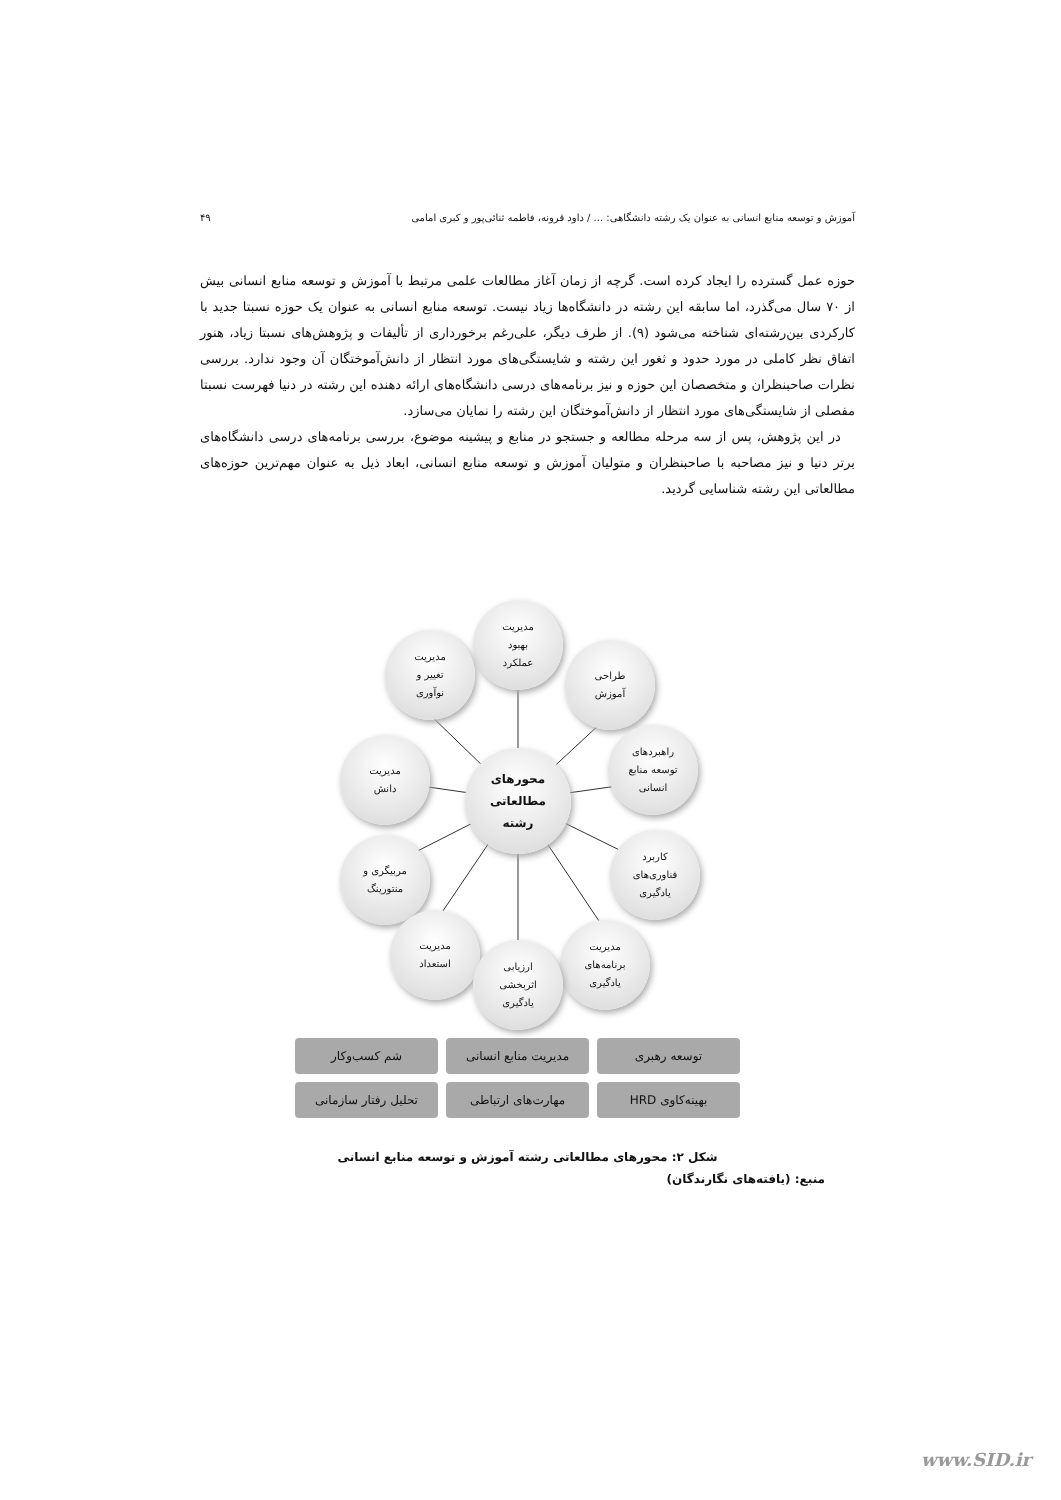آموزش و توسعه منابع انسانی به عنوان یک رشته دانشگاهی: ... / داود قرونه، فاطمه ثنائی‌پور و کبری امامی ۴۹
حوزه عمل گسترده را ایجاد کرده است. گرچه از زمان آغاز مطالعات علمی مرتبط با آموزش و توسعه منابع انسانی بیش از ۷۰ سال می‌گذرد، اما سابقه این رشته در دانشگاه‌ها زیاد نیست. توسعه منابع انسانی به عنوان یک حوزه نسبتا جدید با کارکردی بین‌رشته‌ای شناخته می‌شود (۹). از طرف دیگر، علی‌رغم برخورداری از تألیفات و پژوهش‌های نسبتا زیاد، هنور اتفاق نظر کاملی در مورد حدود و ثغور این رشته و شایستگی‌های مورد انتظار از دانش‌آموختگان آن وجود ندارد. بررسی نظرات صاحبنظران و متخصصان این حوزه و نیز برنامه‌های درسی دانشگاه‌های ارائه دهنده این رشته در دنیا فهرست نسبتا مفصلی از شایستگی‌های مورد انتظار از دانش‌آموختگان این رشته را نمایان می‌سازد.
در این پژوهش، پس از سه مرحله مطالعه و جستجو در منابع و پیشینه موضوع، بررسی برنامه‌های درسی دانشگاه‌های برتر دنیا و نیز مصاحبه با صاحبنظران و متولیان آموزش و توسعه منابع انسانی، ابعاد ذیل به عنوان مهم‌ترین حوزه‌های مطالعاتی این رشته شناسایی گردید.
مدیریت
بهبود
عملکرد
مدیریت
تغییر و
نوآوری
طراحی
آموزش
مدیریت
دانش
راهبردهای
توسعه منابع
انسانی
محورهای
مطالعاتی
رشته
مربیگری و
منتورینگ
کاربرد
فناوری‌های
یادگیری
مدیریت
استعداد
مدیریت
برنامه‌های
یادگیری
ارزیابی
اثربخشی
یادگیری
توسعه رهبری
مدیریت منابع انسانی
شم کسب‌وکار
بهینه‌کاوی HRD
مهارت‌های ارتباطی
تحلیل رفتار سازمانی
شکل ۲: محورهای مطالعاتی رشته آموزش و توسعه منابع انسانی
منبع: (یافته‌های نگارندگان)
www.SID.ir